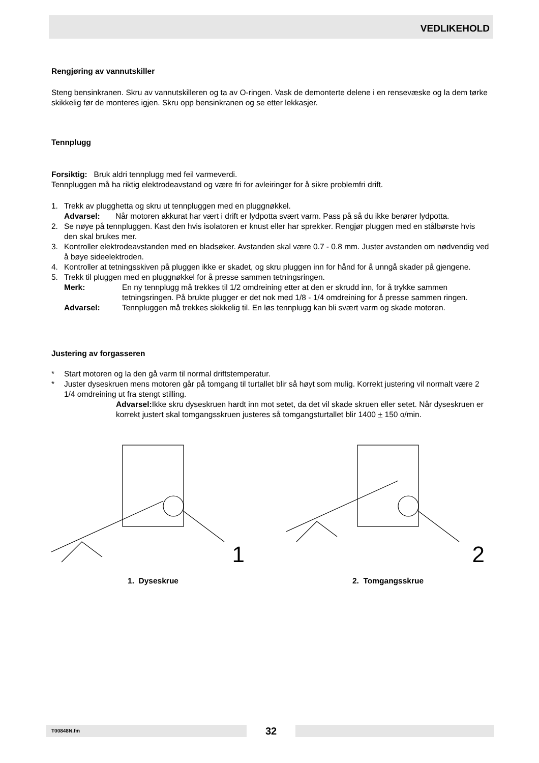VEDLIKEHOLD
Rengjøring av vannutskiller
Steng bensinkranen. Skru av vannutskilleren og ta av O-ringen. Vask de demonterte delene i en rensevæske og la dem tørke skikkelig før de monteres igjen. Skru opp bensinkranen og se etter lekkasjer.
Tennplugg
Forsiktig: Bruk aldri tennplugg med feil varmeverdi.
Tennpluggen må ha riktig elektrodeavstand og være fri for avleiringer for å sikre problemfri drift.
1. Trekk av plugghetta og skru ut tennpluggen med en pluggnøkkel.
Advarsel: Når motoren akkurat har vært i drift er lydpotta svært varm. Pass på så du ikke berører lydpotta.
2. Se nøye på tennpluggen. Kast den hvis isolatoren er knust eller har sprekker. Rengjør pluggen med en stålbørste hvis den skal brukes mer.
3. Kontroller elektrodeavstanden med en bladsøker. Avstanden skal være 0.7 - 0.8 mm. Juster avstanden om nødvendig ved å bøye sideelektroden.
4. Kontroller at tetningsskiven på pluggen ikke er skadet, og skru pluggen inn for hånd for å unngå skader på gjengene.
5. Trekk til pluggen med en pluggnøkkel for å presse sammen tetningsringen.
Merk: En ny tennplugg må trekkes til 1/2 omdreining etter at den er skrudd inn, for å trykke sammen tetningsringen. På brukte plugger er det nok med 1/8 - 1/4 omdreining for å presse sammen ringen.
Advarsel: Tennpluggen må trekkes skikkelig til. En løs tennplugg kan bli svært varm og skade motoren.
Justering av forgasseren
* Start motoren og la den gå varm til normal driftstemperatur.
* Juster dyseskruen mens motoren går på tomgang til turtallet blir så høyt som mulig. Korrekt justering vil normalt være 2 1/4 omdreining ut fra stengt stilling.
Advarsel: Ikke skru dyseskruen hardt inn mot setet, da det vil skade skruen eller setet. Når dyseskruen er korrekt justert skal tomgangsskruen justeres så tomgangsturtallet blir 1400 + 150 o/min.
1
1. Dyseskrue
2
2. Tomgangsskrue
T00848N.fm
32